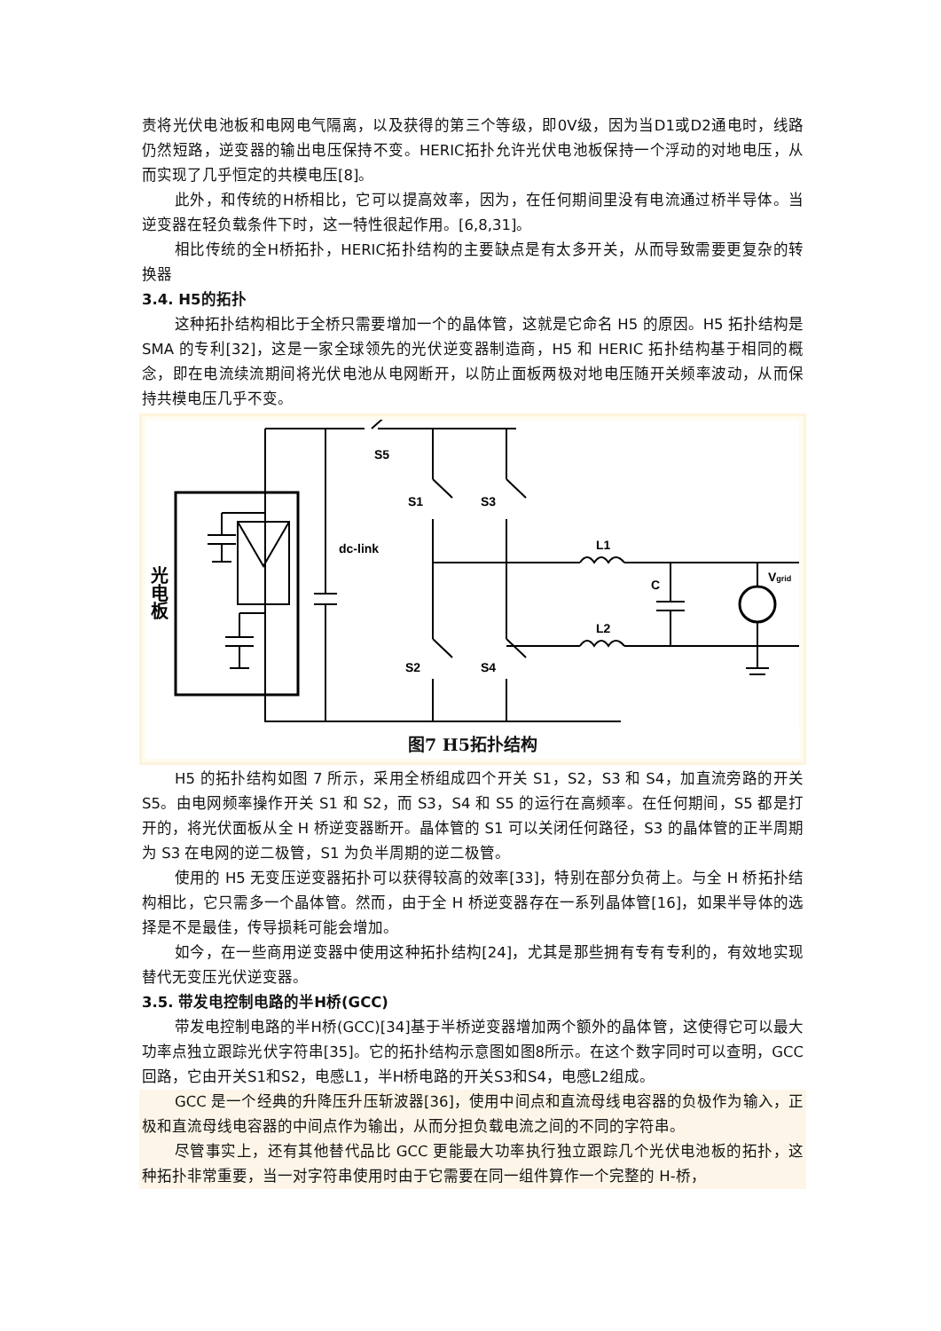责将光伏电池板和电网电气隔离，以及获得的第三个等级，即0V级，因为当D1或D2通电时，线路仍然短路，逆变器的输出电压保持不变。HERIC拓扑允许光伏电池板保持一个浮动的对地电压，从而实现了几乎恒定的共模电压[8]。
此外，和传统的H桥相比，它可以提高效率，因为，在任何期间里没有电流通过桥半导体。当逆变器在轻负载条件下时，这一特性很起作用。[6,8,31]。
相比传统的全H桥拓扑，HERIC拓扑结构的主要缺点是有太多开关，从而导致需要更复杂的转换器
3.4. H5的拓扑
这种拓扑结构相比于全桥只需要增加一个的晶体管，这就是它命名 H5 的原因。H5 拓扑结构是 SMA 的专利[32]，这是一家全球领先的光伏逆变器制造商，H5 和 HERIC 拓扑结构基于相同的概念，即在电流续流期间将光伏电池从电网断开，以防止面板两极对地电压随开关频率波动，从而保持共模电压几乎不变。
S5
S1
S3
S2
S4
dc-link
L1
L2
C
Vgrid
光电板
图7 H5拓扑结构
H5 的拓扑结构如图 7 所示，采用全桥组成四个开关 S1，S2，S3 和 S4，加直流旁路的开关 S5。由电网频率操作开关 S1 和 S2，而 S3，S4 和 S5 的运行在高频率。在任何期间，S5 都是打开的，将光伏面板从全 H 桥逆变器断开。晶体管的 S1 可以关闭任何路径，S3 的晶体管的正半周期为 S3 在电网的逆二极管，S1 为负半周期的逆二极管。
使用的 H5 无变压逆变器拓扑可以获得较高的效率[33]，特别在部分负荷上。与全 H 桥拓扑结构相比，它只需多一个晶体管。然而，由于全 H 桥逆变器存在一系列晶体管[16]，如果半导体的选择是不是最佳，传导损耗可能会增加。
如今，在一些商用逆变器中使用这种拓扑结构[24]，尤其是那些拥有专有专利的，有效地实现替代无变压光伏逆变器。
3.5. 带发电控制电路的半H桥(GCC)
带发电控制电路的半H桥(GCC)[34]基于半桥逆变器增加两个额外的晶体管，这使得它可以最大功率点独立跟踪光伏字符串[35]。它的拓扑结构示意图如图8所示。在这个数字同时可以查明，GCC回路，它由开关S1和S2，电感L1，半H桥电路的开关S3和S4，电感L2组成。
GCC 是一个经典的升降压升压斩波器[36]，使用中间点和直流母线电容器的负极作为输入，正极和直流母线电容器的中间点作为输出，从而分担负载电流之间的不同的字符串。
尽管事实上，还有其他替代品比 GCC 更能最大功率执行独立跟踪几个光伏电池板的拓扑，这种拓扑非常重要，当一对字符串使用时由于它需要在同一组件算作一个完整的 H-桥，